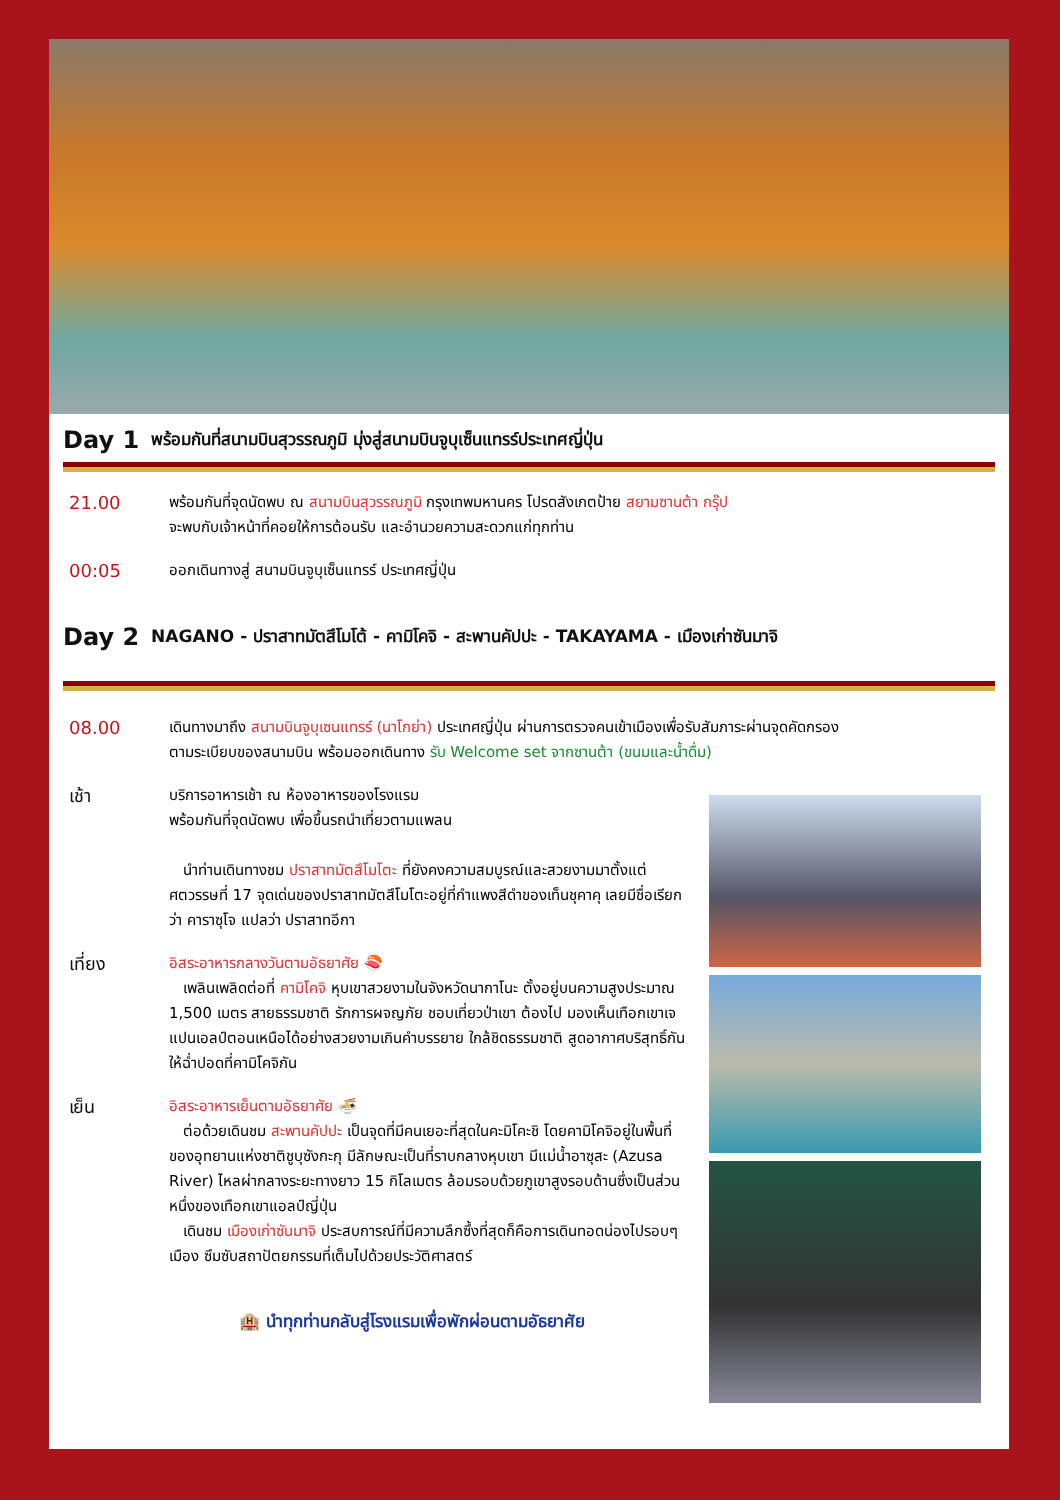Day 1 พร้อมกันที่สนามบินสุวรรณภูมิ มุ่งสู่สนามบินจูบุเซ็นแทรร์ประเทศญี่ปุ่น
21.00
พร้อมกันที่จุดนัดพบ ณ สนามบินสุวรรณภูมิ กรุงเทพมหานคร โปรดสังเกตป้าย สยามซานต้า กรุ๊ป
จะพบกับเจ้าหน้าที่คอยให้การต้อนรับ และอำนวยความสะดวกแก่ทุกท่าน
00:05
ออกเดินทางสู่ สนามบินจูบุเซ็นแทรร์ ประเทศญี่ปุ่น
Day 2 NAGANO - ปราสาทมัตสึโมโต้ - คามิโคจิ - สะพานคัปปะ - TAKAYAMA - เมืองเก่าซันมาจิ
08.00
เดินทางมาถึง สนามบินจูบุเซนแทรร์ (นาโกย่า) ประเทศญี่ปุ่น ผ่านการตรวจคนเข้าเมืองเพื่อรับสัมภาระผ่านจุดคัดกรอง
ตามระเบียบของสนามบิน พร้อมออกเดินทาง รับ Welcome set จากซานต้า (ขนมและน้ำดื่ม)
เช้า
บริการอาหารเช้า ณ ห้องอาหารของโรงแรม
พร้อมกันที่จุดนัดพบ เพื่อขึ้นรถนำเที่ยวตามแพลน
นำท่านเดินทางชม ปราสาทมัตสึโมโตะ ที่ยังคงความสมบูรณ์และสวยงามมาตั้งแต่ศตวรรษที่ 17 จุดเด่นของปราสาทมัตสึโมโตะอยู่ที่กำแพงสีดำของเท็นชุคาคุ เลยมีชื่อเรียกว่า คาราซุโจ แปลว่า ปราสาทอีกา
เที่ยง
อิสระอาหารกลางวันตามอัธยาศัย 🍣
เพลินเพลิดต่อที่ คามิโคจิ หุบเขาสวยงามในจังหวัดนากาโนะ ตั้งอยู่บนความสูงประมาณ 1,500 เมตร สายธรรมชาติ รักการผจญภัย ชอบเที่ยวป่าเขา ต้องไป มองเห็นเทือกเขาเจแปนเอลป์ตอนเหนือได้อย่างสวยงามเกินคำบรรยาย ใกล้ชิดธรรมชาติ สูดอากาศบริสุทธิ์กันให้ฉ่ำปอดที่คามิโคจิกัน
เย็น
อิสระอาหารเย็นตามอัธยาศัย 🍜
ต่อด้วยเดินชม สะพานคัปปะ เป็นจุดที่มีคนเยอะที่สุดในคะมิโคะชิ โดยคามิโคจิอยู่ในพื้นที่ของอุทยานแห่งชาติชูบุซังกะกุ มีลักษณะเป็นที่ราบกลางหุบเขา มีแม่น้ำอาซุสะ (Azusa River) ไหลผ่ากลางระยะทางยาว 15 กิโลเมตร ล้อมรอบด้วยภูเขาสูงรอบด้านซึ่งเป็นส่วนหนึ่งของเทือกเขาแอลป์ญี่ปุ่น
เดินชม เมืองเก่าซันมาจิ ประสบการณ์ที่มีความลึกซึ้งที่สุดก็คือการเดินทอดน่องไปรอบๆ เมือง ซึมซับสถาปัตยกรรมที่เต็มไปด้วยประวัติศาสตร์
🏨 นำทุกท่านกลับสู่โรงแรมเพื่อพักผ่อนตามอัธยาศัย